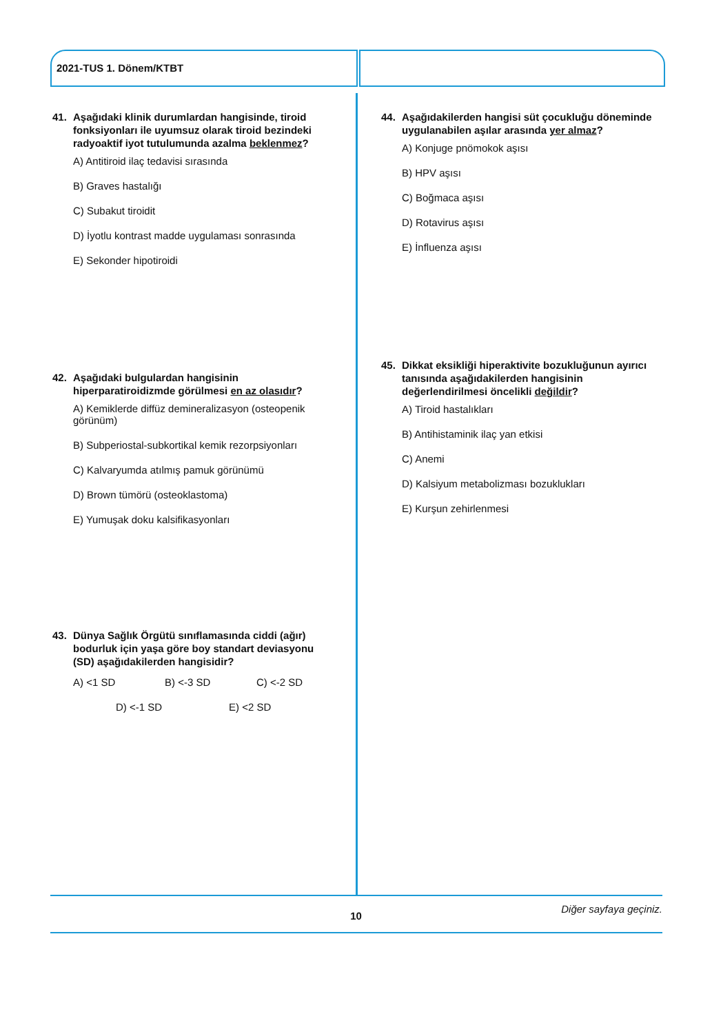2021-TUS 1. Dönem/KTBT
41. Aşağıdaki klinik durumlardan hangisinde, tiroid fonksiyonları ile uyumsuz olarak tiroid bezindeki radyoaktif iyot tutulumunda azalma beklenmez?
A) Antitiroid ilaç tedavisi sırasında
B) Graves hastalığı
C) Subakut tiroidit
D) İyotlu kontrast madde uygulaması sonrasında
E) Sekonder hipotiroidi
42. Aşağıdaki bulgulardan hangisinin hiperparatiroidizmde görülmesi en az olasıdır?
A) Kemiklerde diffüz demineralizasyon (osteopenik görünüm)
B) Subperiostal-subkortikal kemik rezorpsiyonları
C) Kalvaryumda atılmış pamuk görünümü
D) Brown tümörü (osteoklastoma)
E) Yumuşak doku kalsifikasyonları
43. Dünya Sağlık Örgütü sınıflamasında ciddi (ağır) bodurluk için yaşa göre boy standart deviasyonu (SD) aşağıdakilerden hangisidir?
A) <1 SD B) <-3 SD C) <-2 SD
D) <-1 SD E) <2 SD
44. Aşağıdakilerden hangisi süt çocukluğu döneminde uygulanabilen aşılar arasında yer almaz?
A) Konjuge pnömokok aşısı
B) HPV aşısı
C) Boğmaca aşısı
D) Rotavirus aşısı
E) İnfluenza aşısı
45. Dikkat eksikliği hiperaktivite bozukluğunun ayırıcı tanısında aşağıdakilerden hangisinin değerlendirilmesi öncelikli değildir?
A) Tiroid hastalıkları
B) Antihistaminik ilaç yan etkisi
C) Anemi
D) Kalsiyum metabolizması bozuklukları
E) Kurşun zehirlenmesi
Diğer sayfaya geçiniz.
10